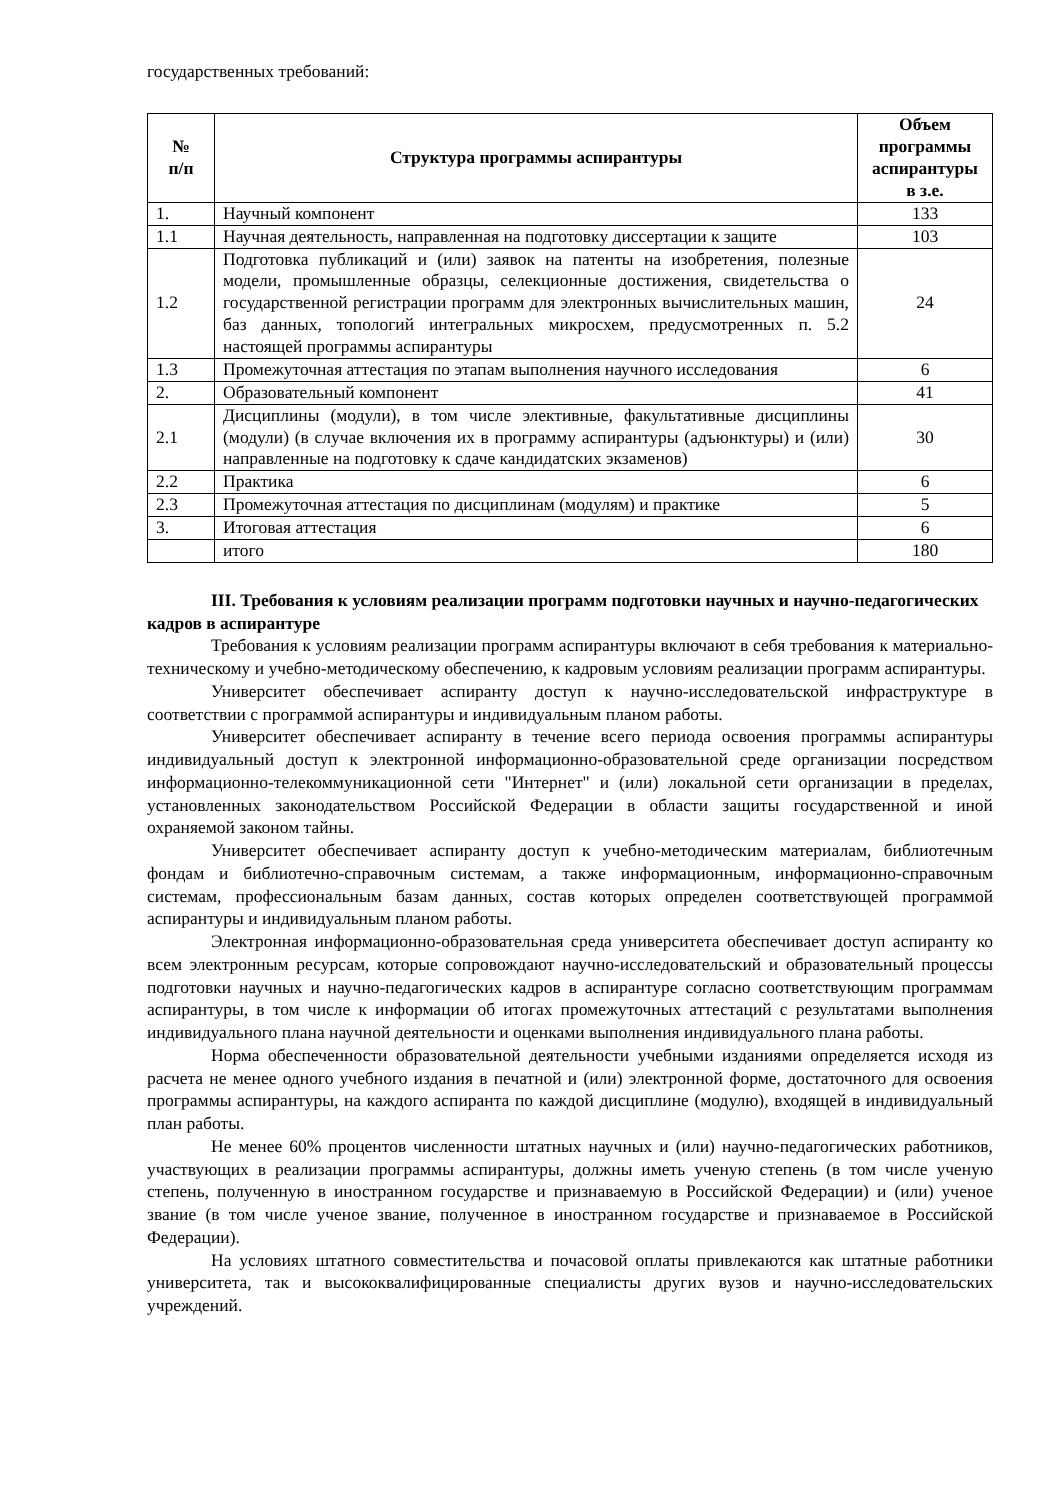государственных требований:
| № п/п | Структура программы аспирантуры | Объем программы аспирантуры в з.е. |
| --- | --- | --- |
| 1. | Научный компонент | 133 |
| 1.1 | Научная деятельность, направленная на подготовку диссертации к защите | 103 |
| 1.2 | Подготовка публикаций и (или) заявок на патенты на изобретения, полезные модели, промышленные образцы, селекционные достижения, свидетельства о государственной регистрации программ для электронных вычислительных машин, баз данных, топологий интегральных микросхем, предусмотренных п. 5.2 настоящей программы аспирантуры | 24 |
| 1.3 | Промежуточная аттестация по этапам выполнения научного исследования | 6 |
| 2. | Образовательный компонент | 41 |
| 2.1 | Дисциплины (модули), в том числе элективные, факультативные дисциплины (модули) (в случае включения их в программу аспирантуры (адъюнктуры) и (или) направленные на подготовку к сдаче кандидатских экзаменов) | 30 |
| 2.2 | Практика | 6 |
| 2.3 | Промежуточная аттестация по дисциплинам (модулям) и практике | 5 |
| 3. | Итоговая аттестация | 6 |
| | итого | 180 |
III. Требования к условиям реализации программ подготовки научных и научно-педагогических кадров в аспирантуре
Требования к условиям реализации программ аспирантуры включают в себя требования к материально-техническому и учебно-методическому обеспечению, к кадровым условиям реализации программ аспирантуры.
Университет обеспечивает аспиранту доступ к научно-исследовательской инфраструктуре в соответствии с программой аспирантуры и индивидуальным планом работы.
Университет обеспечивает аспиранту в течение всего периода освоения программы аспирантуры индивидуальный доступ к электронной информационно-образовательной среде организации посредством информационно-телекоммуникационной сети "Интернет" и (или) локальной сети организации в пределах, установленных законодательством Российской Федерации в области защиты государственной и иной охраняемой законом тайны.
Университет обеспечивает аспиранту доступ к учебно-методическим материалам, библиотечным фондам и библиотечно-справочным системам, а также информационным, информационно-справочным системам, профессиональным базам данных, состав которых определен соответствующей программой аспирантуры и индивидуальным планом работы.
Электронная информационно-образовательная среда университета обеспечивает доступ аспиранту ко всем электронным ресурсам, которые сопровождают научно-исследовательский и образовательный процессы подготовки научных и научно-педагогических кадров в аспирантуре согласно соответствующим программам аспирантуры, в том числе к информации об итогах промежуточных аттестаций с результатами выполнения индивидуального плана научной деятельности и оценками выполнения индивидуального плана работы.
Норма обеспеченности образовательной деятельности учебными изданиями определяется исходя из расчета не менее одного учебного издания в печатной и (или) электронной форме, достаточного для освоения программы аспирантуры, на каждого аспиранта по каждой дисциплине (модулю), входящей в индивидуальный план работы.
Не менее 60% процентов численности штатных научных и (или) научно-педагогических работников, участвующих в реализации программы аспирантуры, должны иметь ученую степень (в том числе ученую степень, полученную в иностранном государстве и признаваемую в Российской Федерации) и (или) ученое звание (в том числе ученое звание, полученное в иностранном государстве и признаваемое в Российской Федерации).
На условиях штатного совместительства и почасовой оплаты привлекаются как штатные работники университета, так и высококвалифицированные специалисты других вузов и научно-исследовательских учреждений.